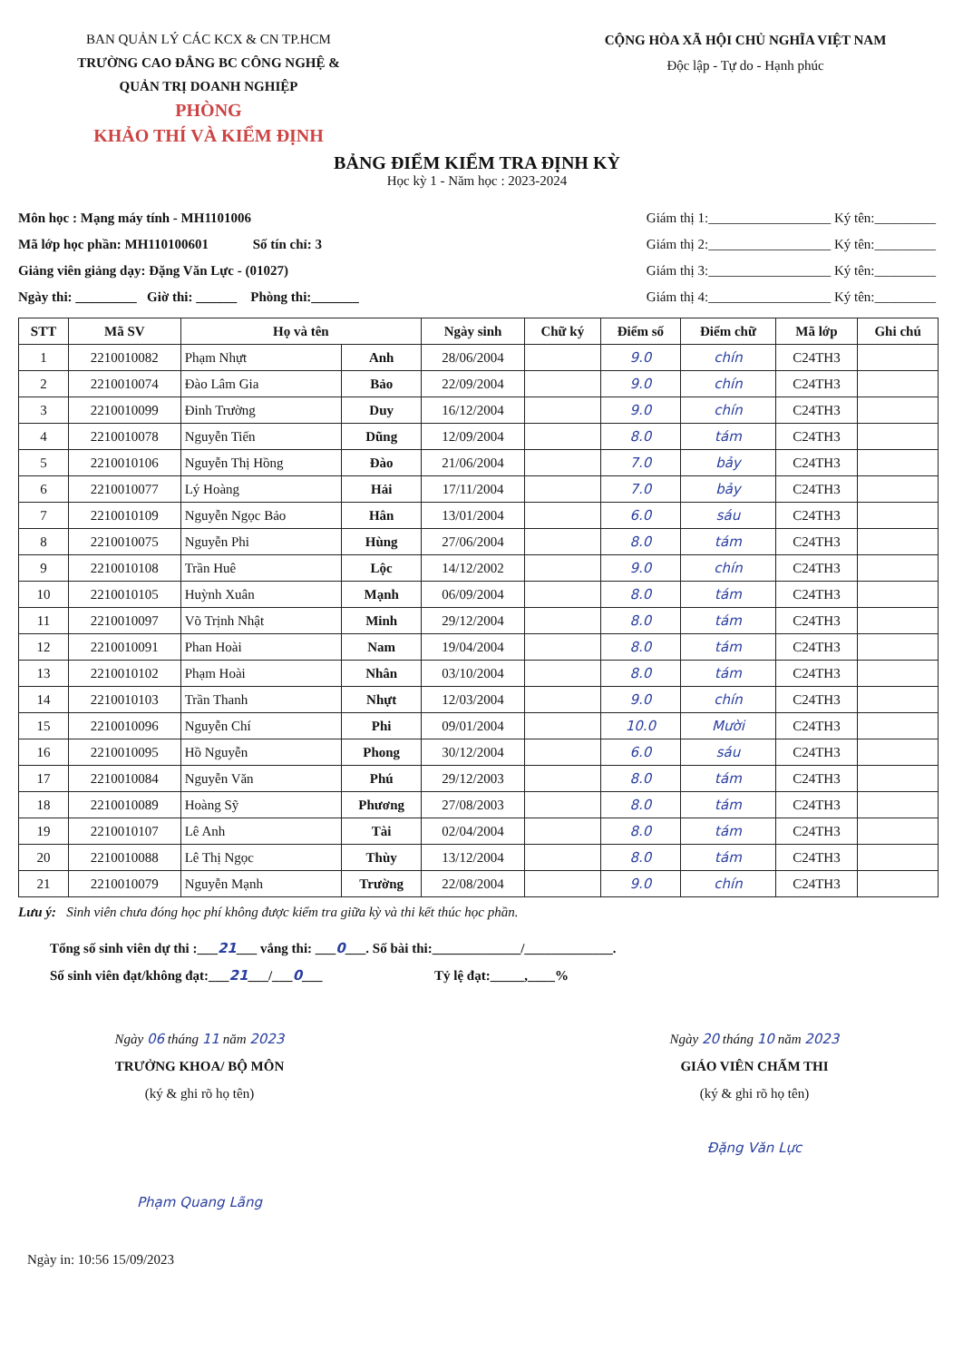BAN QUẢN LÝ CÁC KCX & CN TP.HCM
TRƯỜNG CAO ĐẲNG BC CÔNG NGHỆ &
QUẢN TRỊ DOANH NGHIỆP
PHÒNG
KHẢO THÍ VÀ KIỂM ĐỊNH
CỘNG HÒA XÃ HỘI CHỦ NGHĨA VIỆT NAM
Độc lập - Tự do - Hạnh phúc
BẢNG ĐIỂM KIỂM TRA ĐỊNH KỲ
Học kỳ 1 - Năm học : 2023-2024
Môn học : Mạng máy tính - MH1101006
Mã lớp học phần: MH110100601 Số tín chỉ: 3
Giảng viên giảng dạy: Đặng Văn Lực - (01027)
Ngày thi: _________ Giờ thi: ______ Phòng thi:_______
Giám thị 1:__________________ Ký tên:_________
Giám thị 2:__________________ Ký tên:_________
Giám thị 3:__________________ Ký tên:_________
Giám thị 4:__________________ Ký tên:_________
| STT | Mã SV | Họ và tên | | Ngày sinh | Chữ ký | Điểm số | Điểm chữ | Mã lớp | Ghi chú |
| --- | --- | --- | --- | --- | --- | --- | --- | --- | --- |
| 1 | 2210010082 | Phạm Nhựt | Anh | 28/06/2004 | | 9.0 | chín | C24TH3 | |
| 2 | 2210010074 | Đào Lâm Gia | Bảo | 22/09/2004 | | 9.0 | chín | C24TH3 | |
| 3 | 2210010099 | Đinh Trường | Duy | 16/12/2004 | | 9.0 | chín | C24TH3 | |
| 4 | 2210010078 | Nguyễn Tiến | Dũng | 12/09/2004 | | 8.0 | tám | C24TH3 | |
| 5 | 2210010106 | Nguyễn Thị Hồng | Đào | 21/06/2004 | | 7.0 | bảy | C24TH3 | |
| 6 | 2210010077 | Lý Hoàng | Hải | 17/11/2004 | | 7.0 | bảy | C24TH3 | |
| 7 | 2210010109 | Nguyễn Ngọc Bảo | Hân | 13/01/2004 | | 6.0 | sáu | C24TH3 | |
| 8 | 2210010075 | Nguyễn Phi | Hùng | 27/06/2004 | | 8.0 | tám | C24TH3 | |
| 9 | 2210010108 | Trần Huê | Lộc | 14/12/2002 | | 9.0 | chín | C24TH3 | |
| 10 | 2210010105 | Huỳnh Xuân | Mạnh | 06/09/2004 | | 8.0 | tám | C24TH3 | |
| 11 | 2210010097 | Võ Trịnh Nhật | Minh | 29/12/2004 | | 8.0 | tám | C24TH3 | |
| 12 | 2210010091 | Phan Hoài | Nam | 19/04/2004 | | 8.0 | tám | C24TH3 | |
| 13 | 2210010102 | Phạm Hoài | Nhân | 03/10/2004 | | 8.0 | tám | C24TH3 | |
| 14 | 2210010103 | Trần Thanh | Nhựt | 12/03/2004 | | 9.0 | chín | C24TH3 | |
| 15 | 2210010096 | Nguyễn Chí | Phi | 09/01/2004 | | 10.0 | Mười | C24TH3 | |
| 16 | 2210010095 | Hồ Nguyễn | Phong | 30/12/2004 | | 6.0 | sáu | C24TH3 | |
| 17 | 2210010084 | Nguyễn Văn | Phú | 29/12/2003 | | 8.0 | tám | C24TH3 | |
| 18 | 2210010089 | Hoàng Sỹ | Phương | 27/08/2003 | | 8.0 | tám | C24TH3 | |
| 19 | 2210010107 | Lê Anh | Tài | 02/04/2004 | | 8.0 | tám | C24TH3 | |
| 20 | 2210010088 | Lê Thị Ngọc | Thùy | 13/12/2004 | | 8.0 | tám | C24TH3 | |
| 21 | 2210010079 | Nguyễn Mạnh | Trường | 22/08/2004 | | 9.0 | chín | C24TH3 | |
Lưu ý: Sinh viên chưa đóng học phí không được kiểm tra giữa kỳ và thi kết thúc học phần.
Tổng số sinh viên dự thi :___21___ vắng thi: ___0___. Số bài thi:_____________/_____________.
Số sinh viên đạt/không đạt:___21___/___0___ Tỷ lệ đạt:_____,____%
Ngày 06 tháng 11 năm 2023
TRƯỞNG KHOA/ BỘ MÔN
(ký & ghi rõ họ tên)
Phạm Quang Lãng
Ngày 20 tháng 10 năm 2023
GIÁO VIÊN CHẤM THI
(ký & ghi rõ họ tên)
Đặng Văn Lực
Ngày in: 10:56 15/09/2023